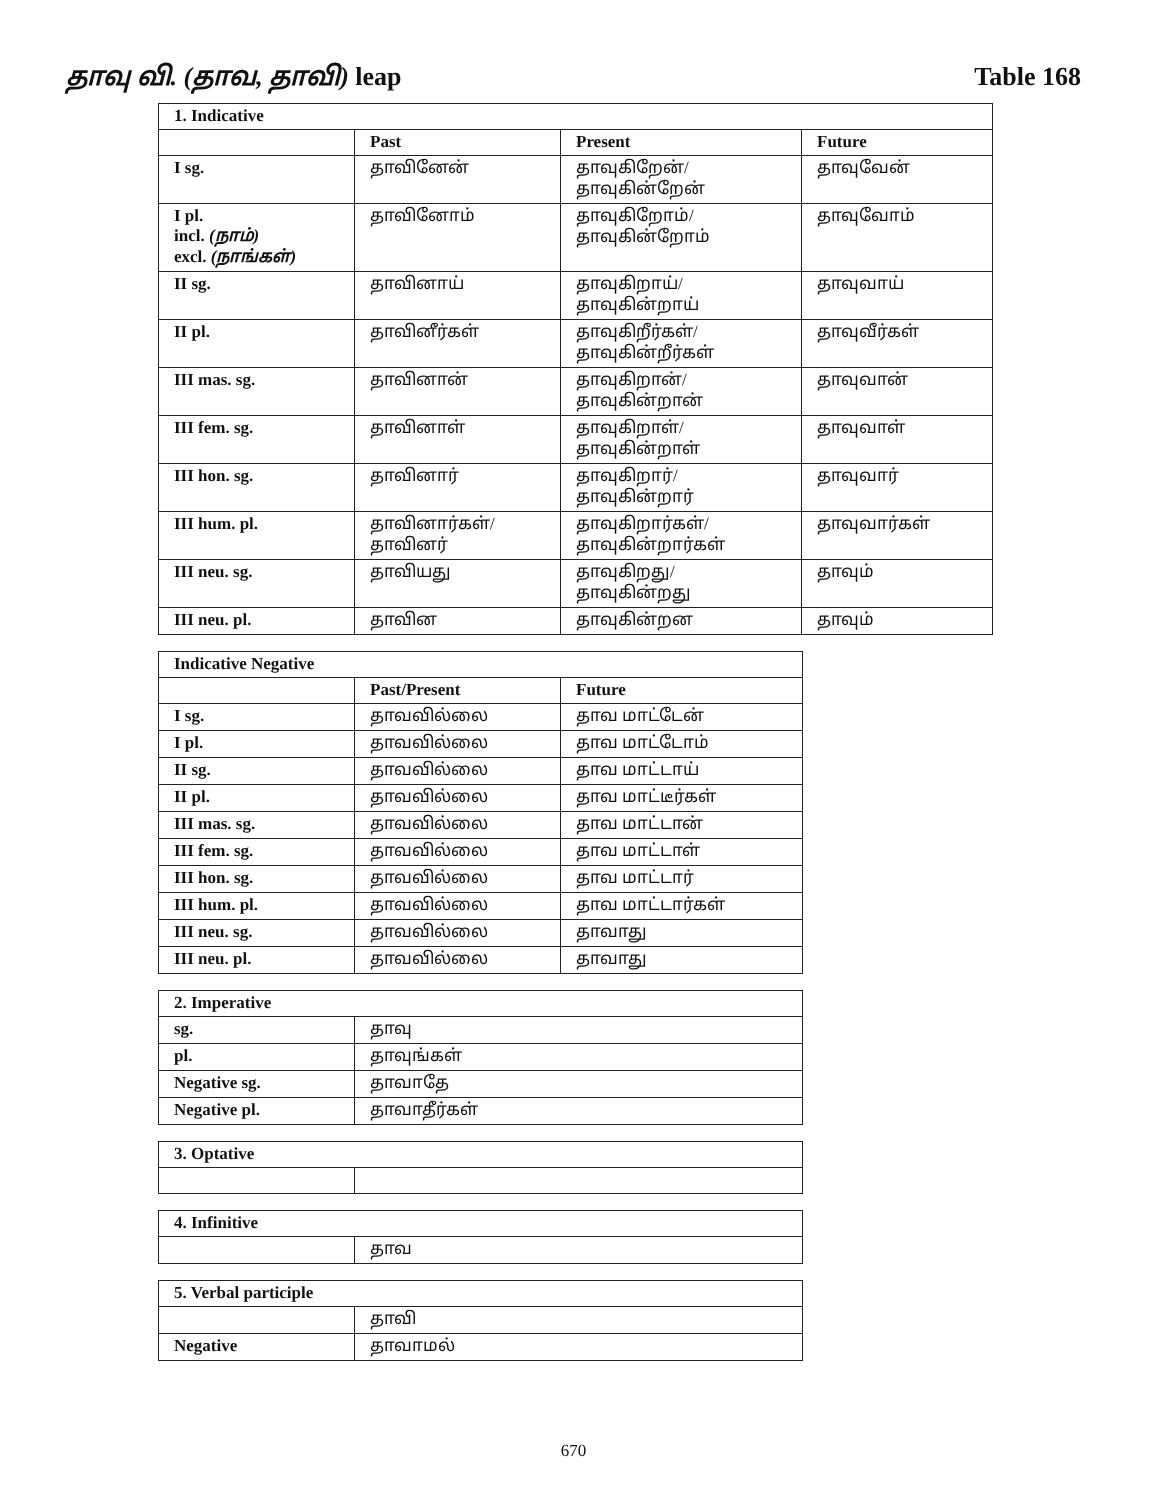தாவு வி. (தாவ, தாவி) leap Table 168
| 1. Indicative | | | |
| --- | --- | --- | --- |
| | Past | Present | Future |
| I sg. | தாவினேன் | தாவுகிறேன்/ தாவுகின்றேன் | தாவுவேன் |
| I pl. incl. (நாம்) excl. (நாங்கள்) | தாவினோம் | தாவுகிறோம்/ தாவுகின்றோம் | தாவுவோம் |
| II sg. | தாவினாய் | தாவுகிறாய்/ தாவுகின்றாய் | தாவுவாய் |
| II pl. | தாவினீர்கள் | தாவுகிறீர்கள்/ தாவுகின்றீர்கள் | தாவுவீர்கள் |
| III mas. sg. | தாவினான் | தாவுகிறான்/ தாவுகின்றான் | தாவுவான் |
| III fem. sg. | தாவினாள் | தாவுகிறாள்/ தாவுகின்றாள் | தாவுவாள் |
| III hon. sg. | தாவினார் | தாவுகிறார்/ தாவுகின்றார் | தாவுவார் |
| III hum. pl. | தாவினார்கள்/ தாவினர் | தாவுகிறார்கள்/ தாவுகின்றார்கள் | தாவுவார்கள் |
| III neu. sg. | தாவியது | தாவுகிறது/ தாவுகின்றது | தாவும் |
| III neu. pl. | தாவின | தாவுகின்றன | தாவும் |
| Indicative Negative | | |
| --- | --- | --- |
| | Past/Present | Future |
| I sg. | தாவவில்லை | தாவ மாட்டேன் |
| I pl. | தாவவில்லை | தாவ மாட்டோம் |
| II sg. | தாவவில்லை | தாவ மாட்டாய் |
| II pl. | தாவவில்லை | தாவ மாட்டீர்கள் |
| III mas. sg. | தாவவில்லை | தாவ மாட்டான் |
| III fem. sg. | தாவவில்லை | தாவ மாட்டாள் |
| III hon. sg. | தாவவில்லை | தாவ மாட்டார் |
| III hum. pl. | தாவவில்லை | தாவ மாட்டார்கள் |
| III neu. sg. | தாவவில்லை | தாவாது |
| III neu. pl. | தாவவில்லை | தாவாது |
| 2. Imperative | |
| --- | --- |
| sg. | தாவு |
| pl. | தாவுங்கள் |
| Negative sg. | தாவாதே |
| Negative pl. | தாவாதீர்கள் |
| 3. Optative | |
| --- | --- |
| 4. Infinitive | |
| --- | --- |
| | தாவ |
| 5. Verbal participle | |
| --- | --- |
| | தாவி |
| Negative | தாவாமல் |
670